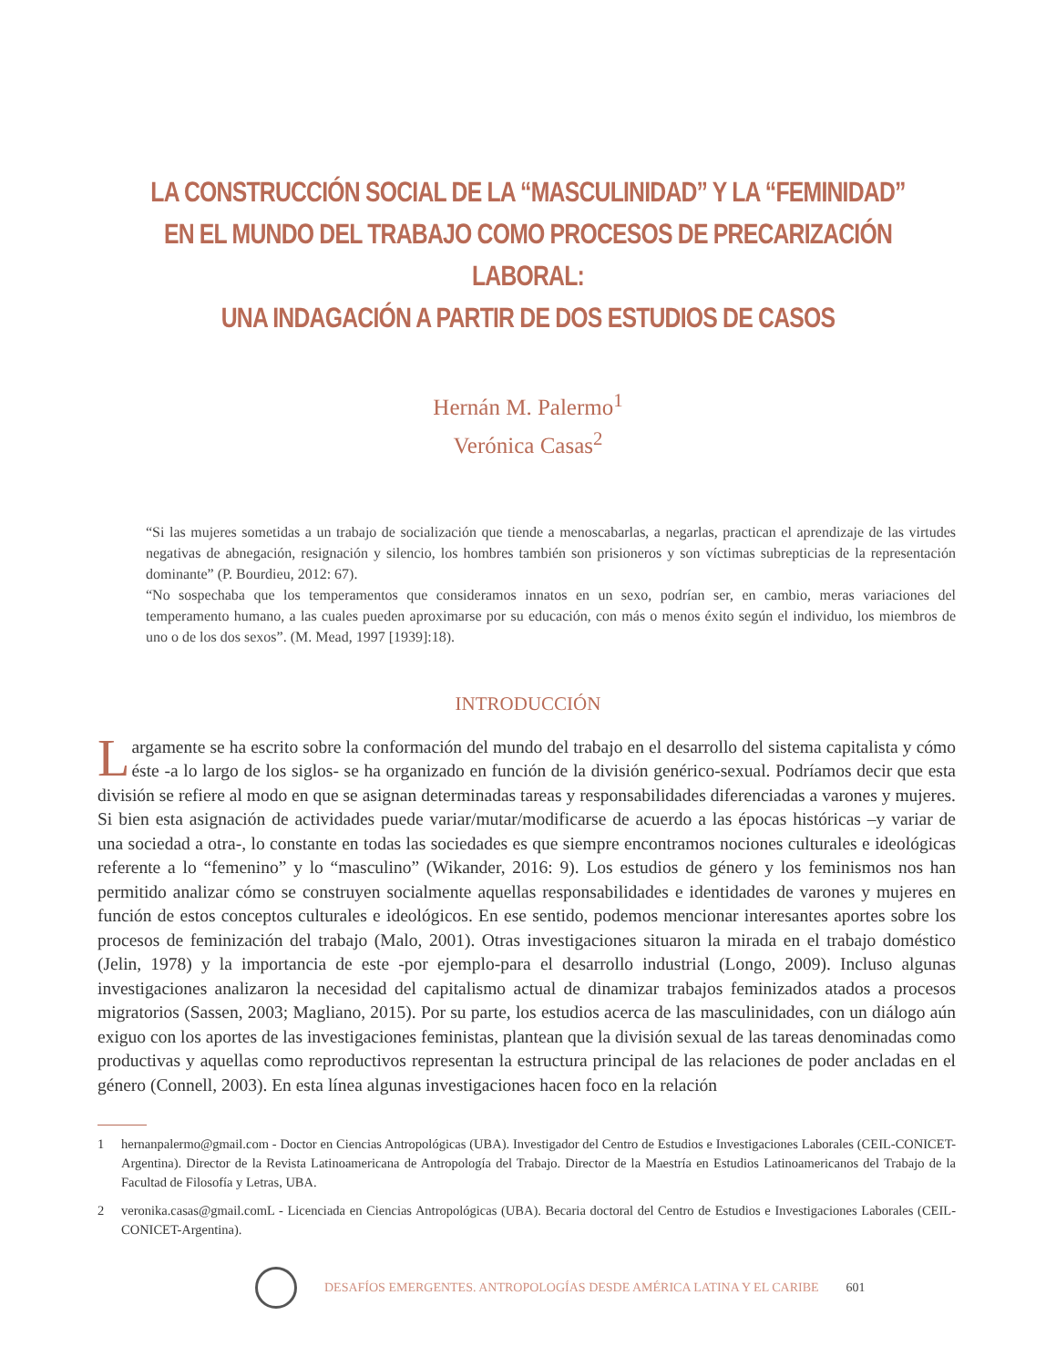LA CONSTRUCCIÓN SOCIAL DE LA “MASCULINIDAD” Y LA “FEMINIDAD”
EN EL MUNDO DEL TRABAJO COMO PROCESOS DE PRECARIZACIÓN LABORAL:
UNA INDAGACIÓN A PARTIR DE DOS ESTUDIOS DE CASOS
Hernán M. Palermo<sup>1</sup>
Verónica Casas<sup>2</sup>
“Si las mujeres sometidas a un trabajo de socialización que tiende a menoscabarlas, a negarlas, practican el aprendizaje de las virtudes negativas de abnegación, resignación y silencio, los hombres también son prisioneros y son víctimas subrepticias de la representación dominante” (P. Bourdieu, 2012: 67).
“No sospechaba que los temperamentos que consideramos innatos en un sexo, podrían ser, en cambio, meras variaciones del temperamento humano, a las cuales pueden aproximarse por su educación, con más o menos éxito según el individuo, los miembros de uno o de los dos sexos”. (M. Mead, 1997 [1939]:18).
INTRODUCCIÓN
Largamente se ha escrito sobre la conformación del mundo del trabajo en el desarrollo del sistema capitalista y cómo éste -a lo largo de los siglos- se ha organizado en función de la división genérico-sexual. Podríamos decir que esta división se refiere al modo en que se asignan determinadas tareas y responsabilidades diferenciadas a varones y mujeres. Si bien esta asignación de actividades puede variar/mutar/modificarse de acuerdo a las épocas históricas –y variar de una sociedad a otra-, lo constante en todas las sociedades es que siempre encontramos nociones culturales e ideológicas referente a lo “femenino” y lo “masculino” (Wikander, 2016: 9). Los estudios de género y los feminismos nos han permitido analizar cómo se construyen socialmente aquellas responsabilidades e identidades de varones y mujeres en función de estos conceptos culturales e ideológicos. En ese sentido, podemos mencionar interesantes aportes sobre los procesos de feminización del trabajo (Malo, 2001). Otras investigaciones situaron la mirada en el trabajo doméstico (Jelin, 1978) y la importancia de este -por ejemplo-para el desarrollo industrial (Longo, 2009). Incluso algunas investigaciones analizaron la necesidad del capitalismo actual de dinamizar trabajos feminizados atados a procesos migratorios (Sassen, 2003; Magliano, 2015). Por su parte, los estudios acerca de las masculinidades, con un diálogo aún exiguo con los aportes de las investigaciones feministas, plantean que la división sexual de las tareas denominadas como productivas y aquellas como reproductivos representan la estructura principal de las relaciones de poder ancladas en el género (Connell, 2003). En esta línea algunas investigaciones hacen foco en la relación
1 hernanpalermo@gmail.com - Doctor en Ciencias Antropológicas (UBA). Investigador del Centro de Estudios e Investigaciones Laborales (CEIL-CONICET-Argentina). Director de la Revista Latinoamericana de Antropología del Trabajo. Director de la Maestría en Estudios Latinoamericanos del Trabajo de la Facultad de Filosofía y Letras, UBA.
2 veronika.casas@gmail.comL - Licenciada en Ciencias Antropológicas (UBA). Becaria doctoral del Centro de Estudios e Investigaciones Laborales (CEIL-CONICET-Argentina).
DESAFÍOS EMERGENTES. ANTROPOLOGÍAS DESDE AMÉRICA LATINA Y EL CARIBE
601